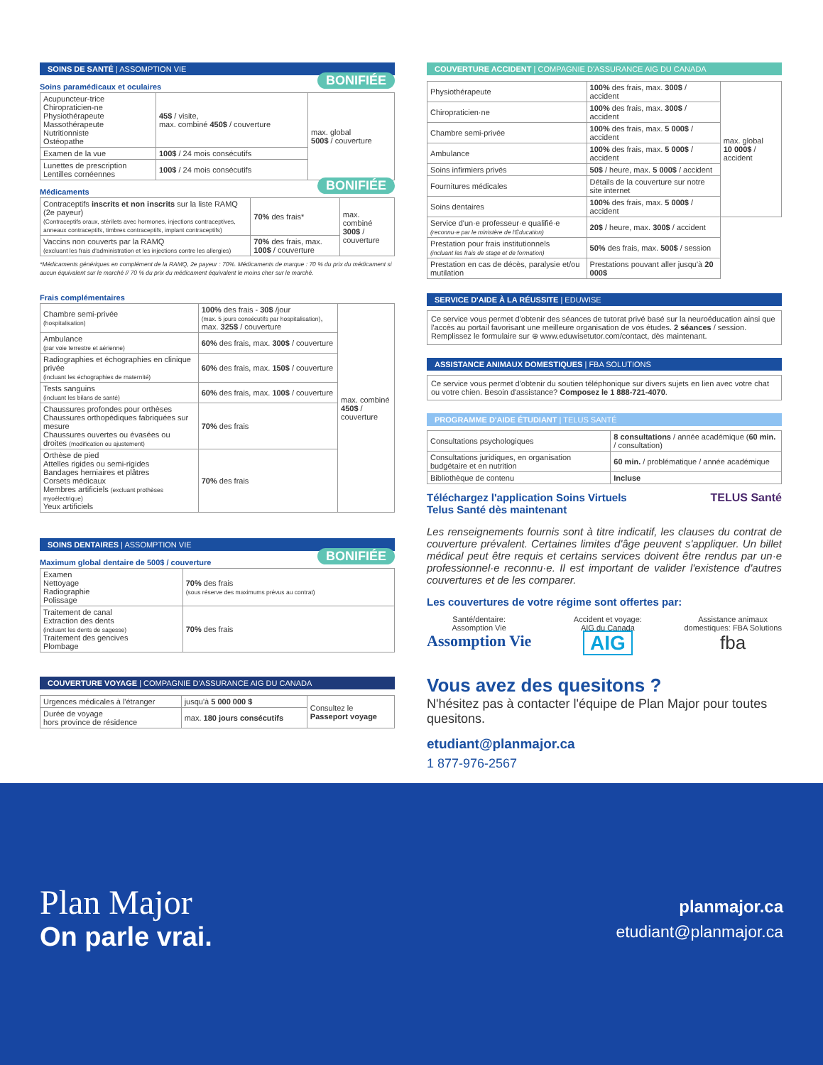SOINS DE SANTÉ | ASSOMPTION VIE
Soins paramédicaux et oculaires BONIFIÉE
| Acupuncteur-trice Chiropraticien-ne Physiothérapeute Massothérapeute Nutritionniste Ostéopathe | 45$ / visite, max. combiné 450$ / couverture | max. global 500$ / couverture |
| Examen de la vue | 100$ / 24 mois consécutifs | |
| Lunettes de prescription Lentilles cornéennes | 100$ / 24 mois consécutifs | |
Médicaments BONIFIÉE
| Contraceptifs inscrits et non inscrits sur la liste RAMQ (2e payeur) (Contraceptifs oraux, stérilets avec hormones, injections contraceptives, anneaux contraceptifs, timbres contraceptifs, implant contraceptifs) | 70% des frais* | max. combiné 300$ / couverture |
| Vaccins non couverts par la RAMQ (excluant les frais d'administration et les injections contre les allergies) | 70% des frais, max. 100$ / couverture | |
*Médicaments génériques en complément de la RAMQ, 2e payeur : 70%. Médicaments de marque : 70 % du prix du médicament si aucun équivalent sur le marché // 70 % du prix du médicament équivalent le moins cher sur le marché.
Frais complémentaires
| Chambre semi-privée (hospitalisation) | 100% des frais - 30$ /jour (max. 5 jours consécutifs par hospitalisation) , max. 325$ / couverture | max. combiné 450$ / couverture |
| Ambulance (par voie terrestre et aérienne) | 60% des frais, max. 300$ / couverture | |
| Radiographies et échographies en clinique privée (incluant les échographies de maternité) | 60% des frais, max. 150$ / couverture | |
| Tests sanguins (incluant les bilans de santé) | 60% des frais, max. 100$ / couverture | |
| Chaussures profondes pour orthèses Chaussures orthopédiques fabriquées sur mesure Chaussures ouvertes ou évasées ou droites (modification ou ajustement) | 70% des frais | |
| Orthèse de pied Attelles rigides ou semi-rigides Bandages herniaires et plâtres Corsets médicaux Membres artificiels (excluant prothèses myoélectrique) Yeux artificiels | 70% des frais | |
SOINS DENTAIRES | ASSOMPTION VIE
Maximum global dentaire de 500$ / couverture BONIFIÉE
| Examen Nettoyage Radiographie Polissage | 70% des frais (sous réserve des maximums prévus au contrat) |
| Traitement de canal Extraction des dents (incluant les dents de sagesse) Traitement des gencives Plombage | 70% des frais |
COUVERTURE VOYAGE | COMPAGNIE D'ASSURANCE AIG DU CANADA
| Urgences médicales à l'étranger | jusqu'à 5 000 000 $ | Consultez le Passeport voyage |
| Durée de voyage hors province de résidence | max. 180 jours consécutifs | |
COUVERTURE ACCIDENT | COMPAGNIE D'ASSURANCE AIG DU CANADA
| Physiothérapeute | 100% des frais, max. 300$ / accident | max. global 10 000$ / accident |
| Chiropraticien·ne | 100% des frais, max. 300$ / accident | |
| Chambre semi-privée | 100% des frais, max. 5 000$ / accident | |
| Ambulance | 100% des frais, max. 5 000$ / accident | |
| Soins infirmiers privés | 50$ / heure, max. 5 000$ / accident | |
| Fournitures médicales | Détails de la couverture sur notre site internet | |
| Soins dentaires | 100% des frais, max. 5 000$ / accident | |
| Service d'un·e professeur·e qualifié·e (reconnu·e par le ministère de l'Éducation) | 20$ / heure, max. 300$ / accident | |
| Prestation pour frais institutionnels (incluant les frais de stage et de formation) | 50% des frais, max. 500$ / session | |
| Prestation en cas de décès, paralysie et/ou mutilation | Prestations pouvant aller jusqu'à 20 000$ | |
SERVICE D'AIDE À LA RÉUSSITE | EDUWISE
Ce service vous permet d'obtenir des séances de tutorat privé basé sur la neuroéducation ainsi que l'accès au portail favorisant une meilleure organisation de vos études. 2 séances / session. Remplissez le formulaire sur ⊕ www.eduwisetutor.com/contact, dès maintenant.
ASSISTANCE ANIMAUX DOMESTIQUES | FBA SOLUTIONS
Ce service vous permet d'obtenir du soutien téléphonique sur divers sujets en lien avec votre chat ou votre chien. Besoin d'assistance? Composez le 1 888-721-4070.
PROGRAMME D'AIDE ÉTUDIANT | TELUS SANTÉ
| Consultations psychologiques | 8 consultations / année académique ( 60 min. / consultation) |
| Consultations juridiques, en organisation budgétaire et en nutrition | 60 min. / problématique / année académique |
| Bibliothèque de contenu | Incluse |
Téléchargez l'application Soins Virtuels
Telus Santé dès maintenant
TELUS Santé
Les renseignements fournis sont à titre indicatif, les clauses du contrat de couverture prévalent. Certaines limites d'âge peuvent s'appliquer. Un billet médical peut être requis et certains services doivent être rendus par un·e professionnel·e reconnu·e. Il est important de valider l'existence d'autres couvertures et de les comparer.
Les couvertures de votre régime sont offertes par:
Santé/dentaire:
Assomption Vie
Assomption Vie
Accident et voyage:
AIG du Canada
AIG
Assistance animaux
domestiques: FBA Solutions
fba
Vous avez des quesitons ?
N'hésitez pas à contacter l'équipe de Plan Major pour toutes quesitons.
etudiant@planmajor.ca
1 877-976-2567
Plan Major
On parle vrai.
planmajor.ca
etudiant@planmajor.ca